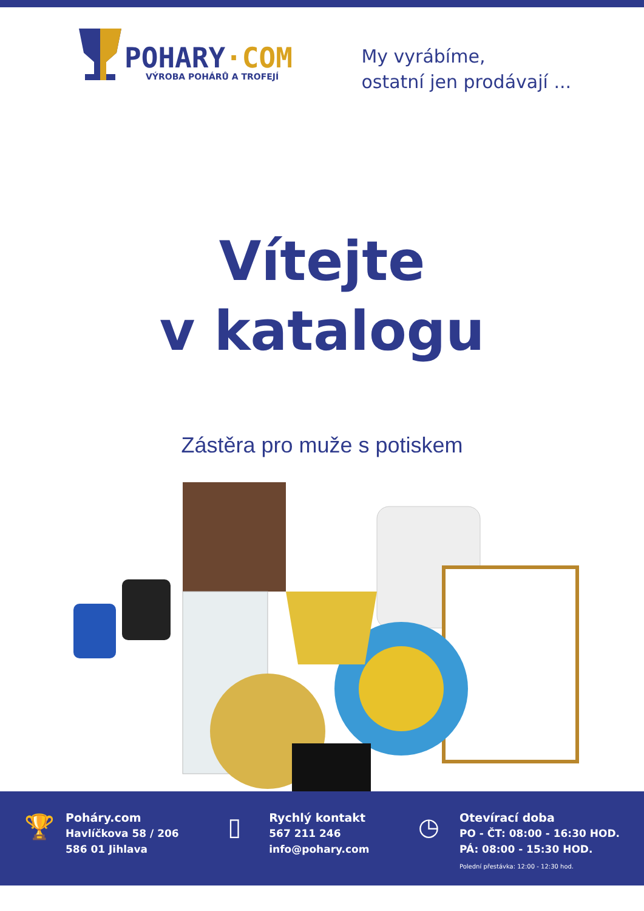POHARY·COM
VÝROBA POHÁRŮ A TROFEJÍ
My vyrábíme,
ostatní jen prodávají ...
Vítejte
v katalogu
Zástěra pro muže s potiskem
🏆
Poháry.com
Havlíčkova 58 / 206
586 01 Jihlava
▯
Rychlý kontakt
567 211 246
info@pohary.com
◷
Otevírací doba
PO - ČT: 08:00 - 16:30 HOD.
PÁ: 08:00 - 15:30 HOD.
Polední přestávka: 12:00 - 12:30 hod.